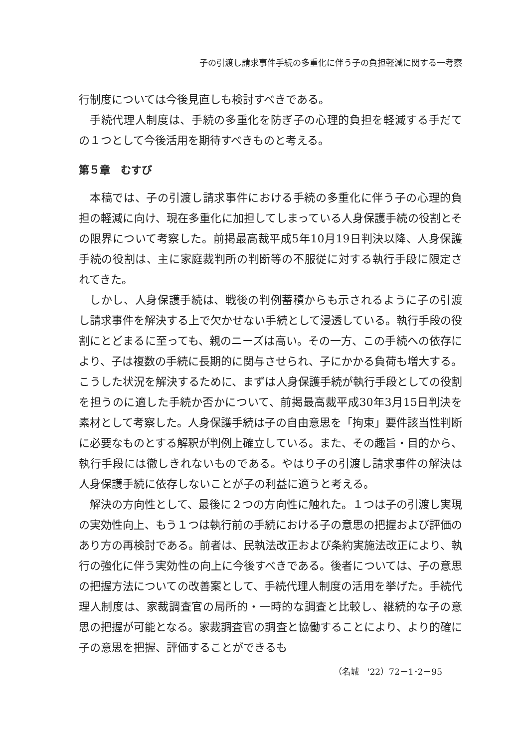子の引渡し請求事件手続の多重化に伴う子の負担軽減に関する一考察
行制度については今後見直しも検討すべきである。
手続代理人制度は、手続の多重化を防ぎ子の心理的負担を軽減する手だての１つとして今後活用を期待すべきものと考える。
第５章　むすび
本稿では、子の引渡し請求事件における手続の多重化に伴う子の心理的負担の軽減に向け、現在多重化に加担してしまっている人身保護手続の役割とその限界について考察した。前掲最高裁平成5年10月19日判決以降、人身保護手続の役割は、主に家庭裁判所の判断等の不服従に対する執行手段に限定されてきた。
しかし、人身保護手続は、戦後の判例蓄積からも示されるように子の引渡し請求事件を解決する上で欠かせない手続として浸透している。執行手段の役割にとどまるに至っても、親のニーズは高い。その一方、この手続への依存により、子は複数の手続に長期的に関与させられ、子にかかる負荷も増大する。こうした状況を解決するために、まずは人身保護手続が執行手段としての役割を担うのに適した手続か否かについて、前掲最高裁平成30年3月15日判決を素材として考察した。人身保護手続は子の自由意思を「拘束」要件該当性判断に必要なものとする解釈が判例上確立している。また、その趣旨・目的から、執行手段には徹しきれないものである。やはり子の引渡し請求事件の解決は人身保護手続に依存しないことが子の利益に適うと考える。
解決の方向性として、最後に２つの方向性に触れた。１つは子の引渡し実現の実効性向上、もう１つは執行前の手続における子の意思の把握および評価のあり方の再検討である。前者は、民執法改正および条約実施法改正により、執行の強化に伴う実効性の向上に今後すべきである。後者については、子の意思の把握方法についての改善案として、手続代理人制度の活用を挙げた。手続代理人制度は、家裁調査官の局所的・一時的な調査と比較し、継続的な子の意思の把握が可能となる。家裁調査官の調査と協働することにより、より的確に子の意思を把握、評価することができるも
（名城　'22）72－1･2－95